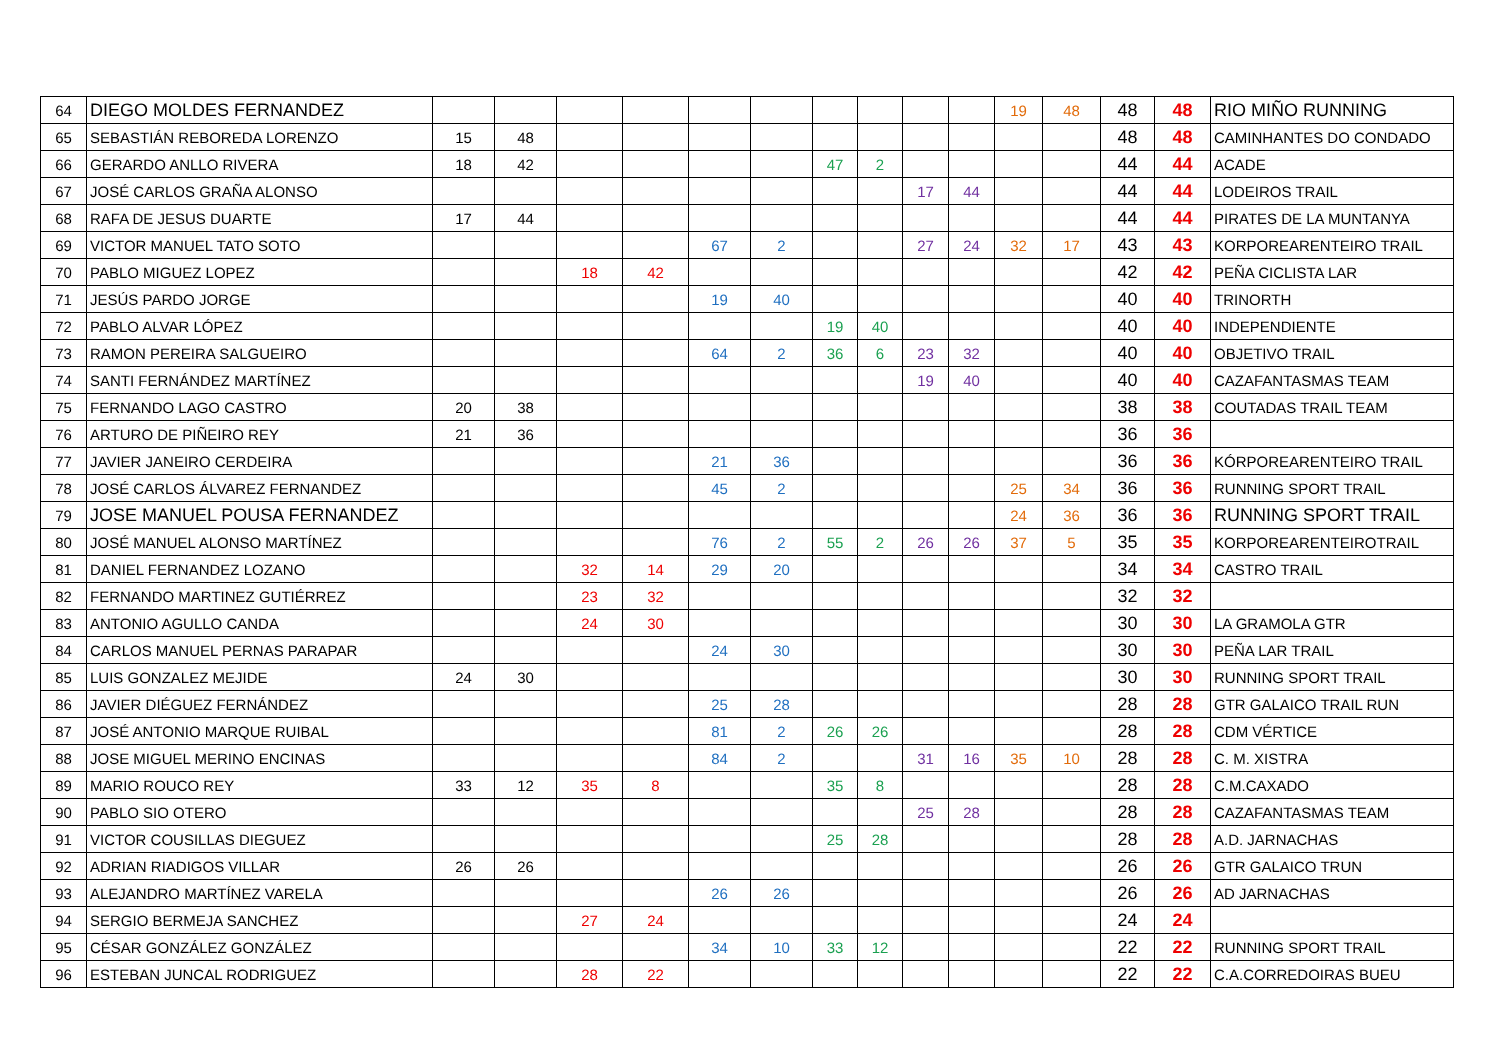| 64 | DIEGO MOLDES FERNANDEZ | | | | | | | | | | | 19 | 48 | 48 | 48 | RIO MIÑO RUNNING |
| 65 | SEBASTIÁN REBOREDA LORENZO | 15 | 48 | | | | | | | | | | | 48 | 48 | CAMINHANTES DO CONDADO |
| 66 | GERARDO ANLLO RIVERA | 18 | 42 | | | | | 47 | 2 | | | | | 44 | 44 | ACADE |
| 67 | JOSÉ CARLOS GRAÑA ALONSO | | | | | | | | | 17 | 44 | | | 44 | 44 | LODEIROS TRAIL |
| 68 | RAFA DE JESUS DUARTE | 17 | 44 | | | | | | | | | | | 44 | 44 | PIRATES DE LA MUNTANYA |
| 69 | VICTOR MANUEL TATO SOTO | | | | | 67 | 2 | | | 27 | 24 | 32 | 17 | 43 | 43 | KORPOREARENTEIRO TRAIL |
| 70 | PABLO MIGUEZ LOPEZ | | | 18 | 42 | | | | | | | | | 42 | 42 | PEÑA CICLISTA LAR |
| 71 | JESÚS PARDO JORGE | | | | | 19 | 40 | | | | | | | 40 | 40 | TRINORTH |
| 72 | PABLO ALVAR LÓPEZ | | | | | | | 19 | 40 | | | | | 40 | 40 | INDEPENDIENTE |
| 73 | RAMON PEREIRA SALGUEIRO | | | | | 64 | 2 | 36 | 6 | 23 | 32 | | | 40 | 40 | OBJETIVO TRAIL |
| 74 | SANTI FERNÁNDEZ MARTÍNEZ | | | | | | | | | 19 | 40 | | | 40 | 40 | CAZAFANTASMAS TEAM |
| 75 | FERNANDO LAGO CASTRO | 20 | 38 | | | | | | | | | | | 38 | 38 | COUTADAS TRAIL TEAM |
| 76 | ARTURO DE PIÑEIRO REY | 21 | 36 | | | | | | | | | | | 36 | 36 | |
| 77 | JAVIER JANEIRO CERDEIRA | | | | | 21 | 36 | | | | | | | 36 | 36 | KÓRPOREARENTEIRO TRAIL |
| 78 | JOSÉ CARLOS ÁLVAREZ FERNANDEZ | | | | | 45 | 2 | | | | | 25 | 34 | 36 | 36 | RUNNING SPORT TRAIL |
| 79 | JOSE MANUEL POUSA FERNANDEZ | | | | | | | | | | | 24 | 36 | 36 | 36 | RUNNING SPORT TRAIL |
| 80 | JOSÉ MANUEL ALONSO MARTÍNEZ | | | | | 76 | 2 | 55 | 2 | 26 | 26 | 37 | 5 | 35 | 35 | KORPOREARENTEIROTRAIL |
| 81 | DANIEL FERNANDEZ LOZANO | | | 32 | 14 | 29 | 20 | | | | | | | 34 | 34 | CASTRO TRAIL |
| 82 | FERNANDO MARTINEZ GUTIÉRREZ | | | 23 | 32 | | | | | | | | | 32 | 32 | |
| 83 | ANTONIO AGULLO CANDA | | | 24 | 30 | | | | | | | | | 30 | 30 | LA GRAMOLA GTR |
| 84 | CARLOS MANUEL PERNAS PARAPAR | | | | | 24 | 30 | | | | | | | 30 | 30 | PEÑA LAR TRAIL |
| 85 | LUIS GONZALEZ MEJIDE | 24 | 30 | | | | | | | | | | | 30 | 30 | RUNNING SPORT TRAIL |
| 86 | JAVIER DIÉGUEZ FERNÁNDEZ | | | | | 25 | 28 | | | | | | | 28 | 28 | GTR GALAICO TRAIL RUN |
| 87 | JOSÉ ANTONIO MARQUE RUIBAL | | | | | 81 | 2 | 26 | 26 | | | | | 28 | 28 | CDM VÉRTICE |
| 88 | JOSE MIGUEL MERINO ENCINAS | | | | | 84 | 2 | | | 31 | 16 | 35 | 10 | 28 | 28 | C. M. XISTRA |
| 89 | MARIO ROUCO REY | 33 | 12 | 35 | 8 | | | 35 | 8 | | | | | 28 | 28 | C.M.CAXADO |
| 90 | PABLO SIO OTERO | | | | | | | | | 25 | 28 | | | 28 | 28 | CAZAFANTASMAS TEAM |
| 91 | VICTOR COUSILLAS DIEGUEZ | | | | | | | 25 | 28 | | | | | 28 | 28 | A.D. JARNACHAS |
| 92 | ADRIAN RIADIGOS VILLAR | 26 | 26 | | | | | | | | | | | 26 | 26 | GTR GALAICO TRUN |
| 93 | ALEJANDRO MARTÍNEZ VARELA | | | | | 26 | 26 | | | | | | | 26 | 26 | AD JARNACHAS |
| 94 | SERGIO BERMEJA SANCHEZ | | | 27 | 24 | | | | | | | | | 24 | 24 | |
| 95 | CÉSAR GONZÁLEZ GONZÁLEZ | | | | | 34 | 10 | 33 | 12 | | | | | 22 | 22 | RUNNING SPORT TRAIL |
| 96 | ESTEBAN JUNCAL RODRIGUEZ | | | 28 | 22 | | | | | | | | | 22 | 22 | C.A.CORREDOIRAS BUEU |